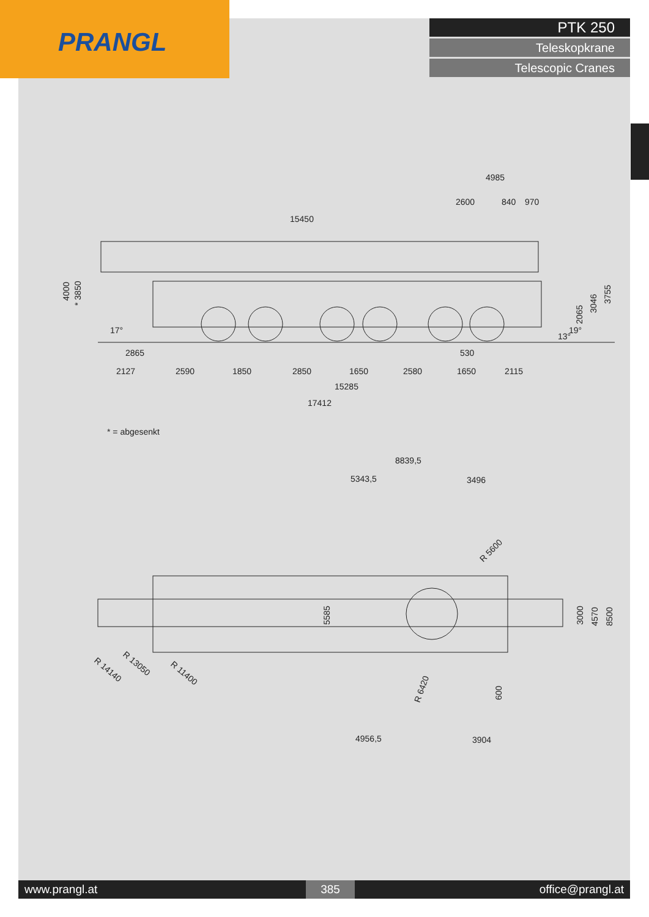PRANGL
PTK 250
Teleskopkrane
Telescopic Cranes
4985
2600
840
970
15450
2865
530
2127
2590
1850
2850
1650
2580
1650
2115
15285
17412
4000
* 3850
17°
2065
3046
3755
13°
19°
* = abgesenkt
8839,5
5343,5
3496
R 5600
5585
3000
4570
8500
R 13050
R 14140
R 11400
R 6420
600
4956,5
3904
www.prangl.at 385 office@prangl.at